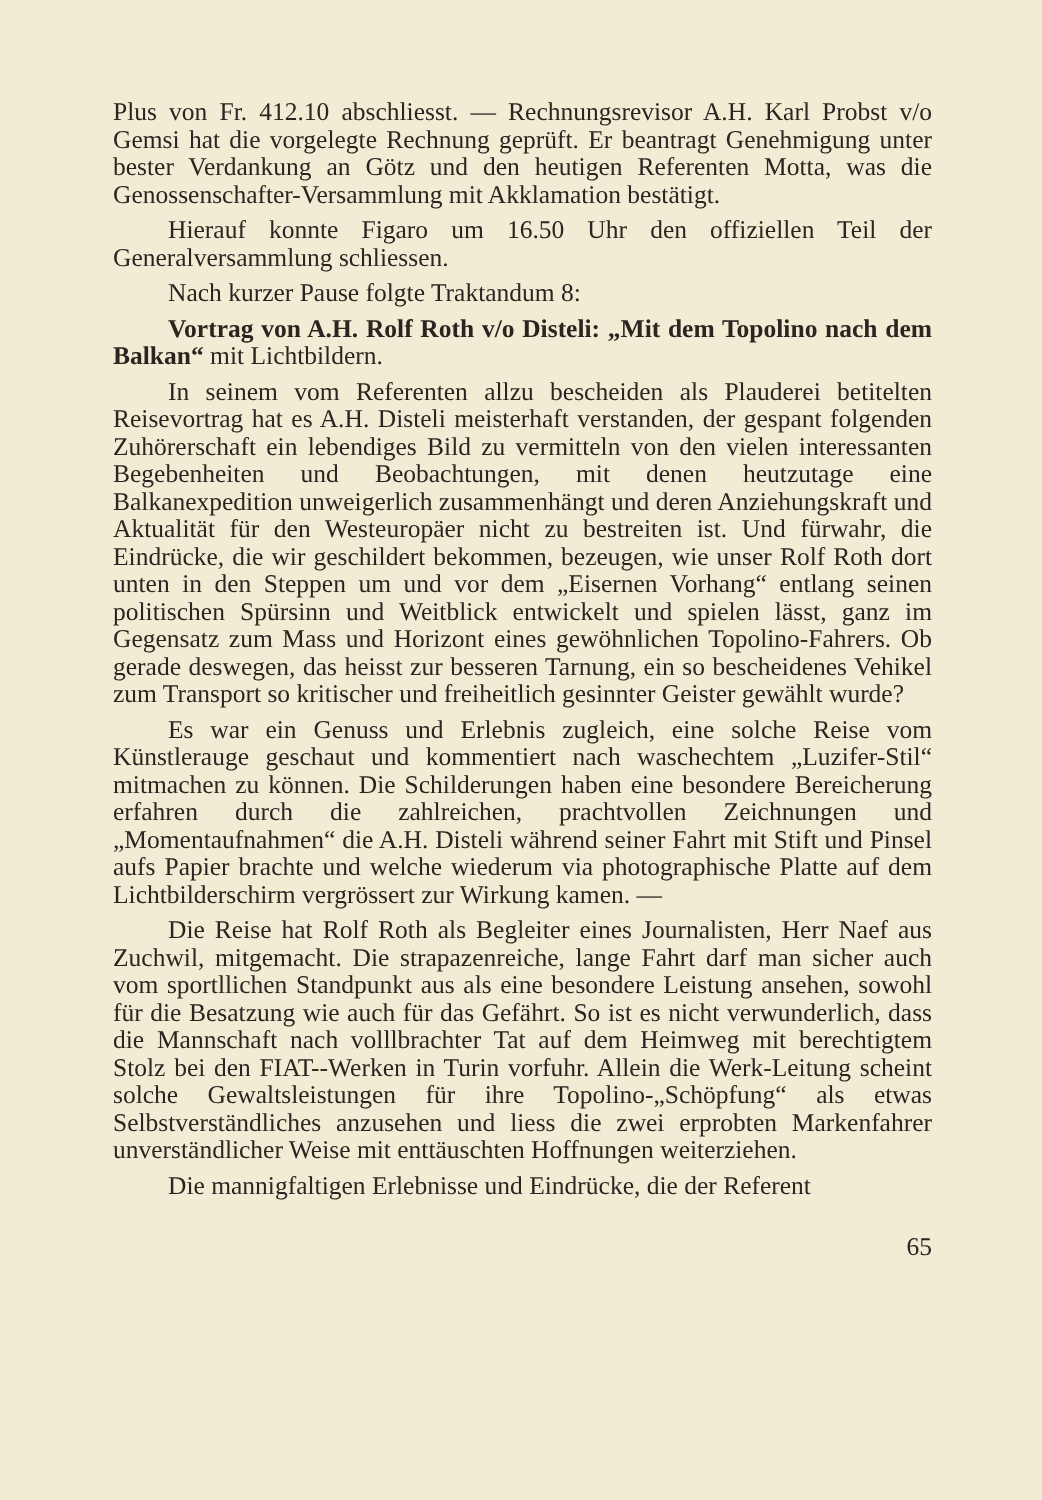Plus von Fr. 412.10 abschliesst. — Rechnungsrevisor A.H. Karl Probst v/o Gemsi hat die vorgelegte Rechnung geprüft. Er beantragt Genehmigung unter bester Verdankung an Götz und den heutigen Referenten Motta, was die Genossenschafter-Versammlung mit Akklamation bestätigt.
Hierauf konnte Figaro um 16.50 Uhr den offiziellen Teil der Generalversammlung schliessen.
Nach kurzer Pause folgte Traktandum 8:
Vortrag von A.H. Rolf Roth v/o Disteli: „Mit dem Topolino nach dem Balkan“ mit Lichtbildern.
In seinem vom Referenten allzu bescheiden als Plauderei betitelten Reisevortrag hat es A.H. Disteli meisterhaft verstanden, der gespant folgenden Zuhörerschaft ein lebendiges Bild zu vermitteln von den vielen interessanten Begebenheiten und Beobachtungen, mit denen heutzutage eine Balkanexpedition unweigerlich zusammenhängt und deren Anziehungskraft und Aktualität für den Westeuropäer nicht zu bestreiten ist. Und fürwahr, die Eindrücke, die wir geschildert bekommen, bezeugen, wie unser Rolf Roth dort unten in den Steppen um und vor dem „Eisernen Vorhang“ entlang seinen politischen Spürsinn und Weitblick entwickelt und spielen lässt, ganz im Gegensatz zum Mass und Horizont eines gewöhnlichen Topolino-Fahrers. Ob gerade deswegen, das heisst zur besseren Tarnung, ein so bescheidenes Vehikel zum Transport so kritischer und freiheitlich gesinnter Geister gewählt wurde?
Es war ein Genuss und Erlebnis zugleich, eine solche Reise vom Künstlerauge geschaut und kommentiert nach waschechtem „Luzifer-Stil“ mitmachen zu können. Die Schilderungen haben eine besondere Bereicherung erfahren durch die zahlreichen, prachtvollen Zeichnungen und „Momentaufnahmen“ die A.H. Disteli während seiner Fahrt mit Stift und Pinsel aufs Papier brachte und welche wiederum via photographische Platte auf dem Lichtbilderschirm vergrössert zur Wirkung kamen. —
Die Reise hat Rolf Roth als Begleiter eines Journalisten, Herr Naef aus Zuchwil, mitgemacht. Die strapazenreiche, lange Fahrt darf man sicher auch vom sportllichen Standpunkt aus als eine besondere Leistung ansehen, sowohl für die Besatzung wie auch für das Gefährt. So ist es nicht verwunderlich, dass die Mannschaft nach volllbrachter Tat auf dem Heimweg mit berechtigtem Stolz bei den FIAT--Werken in Turin vorfuhr. Allein die Werk-Leitung scheint solche Gewaltsleistungen für ihre Topolino-„Schöpfung“ als etwas Selbstverständliches anzusehen und liess die zwei erprobten Markenfahrer unverständlicher Weise mit enttäuschten Hoffnungen weiterziehen.
Die mannigfaltigen Erlebnisse und Eindrücke, die der Referent
65